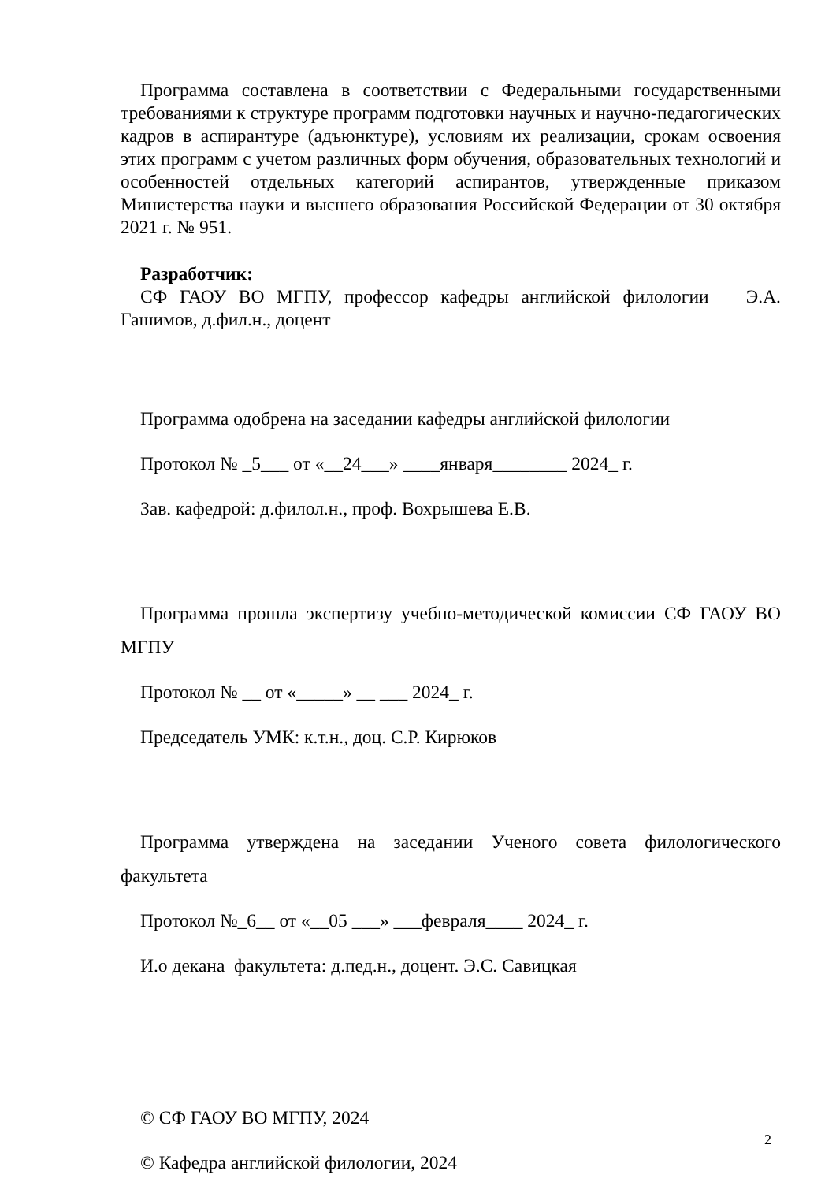Программа составлена в соответствии с Федеральными государственными требованиями к структуре программ подготовки научных и научно-педагогических кадров в аспирантуре (адъюнктуре), условиям их реализации, срокам освоения этих программ с учетом различных форм обучения, образовательных технологий и особенностей отдельных категорий аспирантов, утвержденные приказом Министерства науки и высшего образования Российской Федерации от 30 октября 2021 г. № 951.
Разработчик:
СФ ГАОУ ВО МГПУ, профессор кафедры английской филологии Э.А. Гашимов, д.фил.н., доцент
Программа одобрена на заседании кафедры английской филологии
Протокол № _5___ от «__24___» ____января________ 2024_ г.
Зав. кафедрой: д.филол.н., проф. Вохрышева Е.В.
Программа прошла экспертизу учебно-методической комиссии СФ ГАОУ ВО МГПУ
Протокол № __ от «_____» __ ___ 2024_ г.
Председатель УМК: к.т.н., доц. С.Р. Кирюков
Программа утверждена на заседании Ученого совета филологического факультета
Протокол №_6__ от «__05 ___» ___февраля____ 2024_ г.
И.о декана факультета: д.пед.н., доцент. Э.С. Савицкая
© СФ ГАОУ ВО МГПУ, 2024
© Кафедра английской филологии, 2024
2